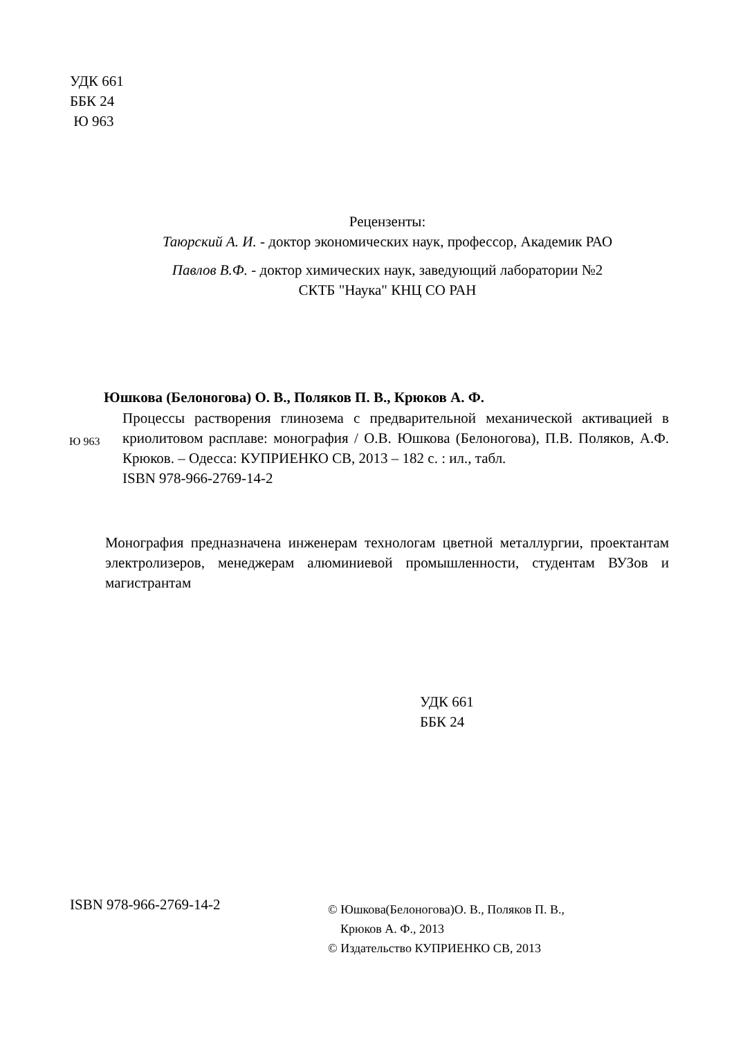УДК 661
ББК 24
Ю 963
Рецензенты:
Таюрский А. И. - доктор экономических наук, профессор, Академик РАО
Павлов В.Ф. - доктор химических наук, заведующий лаборатории №2
СКТБ "Наука" КНЦ СО РАН
Юшкова (Белоногова) О. В., Поляков П. В., Крюков А. Ф.
Ю 963
Процессы растворения глинозема с предварительной механической активацией в криолитовом расплаве: монография / О.В. Юшкова (Белоногова), П.В. Поляков, А.Ф. Крюков. – Одесса: КУПРИЕНКО СВ, 2013 – 182 с. : ил., табл.
ISBN 978-966-2769-14-2
Монография предназначена инженерам технологам цветной металлургии, проектантам электролизеров, менеджерам алюминиевой промышленности, студентам ВУЗов и магистрантам
УДК 661
ББК 24
ISBN 978-966-2769-14-2
© Юшкова(Белоногова)О. В., Поляков П. В.,
Крюков А. Ф., 2013
© Издательство КУПРИЕНКО СВ, 2013